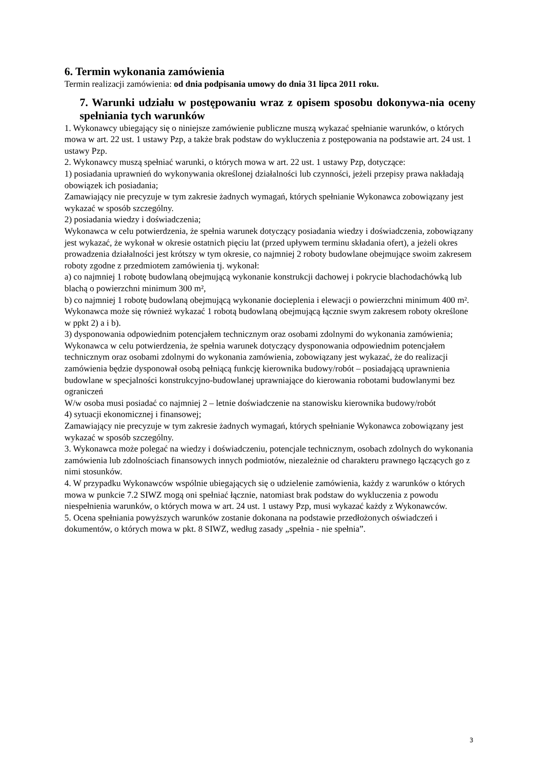6. Termin wykonania zamówienia
Termin realizacji zamówienia: od dnia podpisania umowy do dnia 31 lipca 2011 roku.
7. Warunki udziału w postępowaniu wraz z opisem sposobu dokonywa-nia oceny spełniania tych warunków
1. Wykonawcy ubiegający się o niniejsze zamówienie publiczne muszą wykazać spełnianie warunków, o których mowa w art. 22 ust. 1 ustawy Pzp, a także brak podstaw do wykluczenia z postępowania na podstawie art. 24 ust. 1 ustawy Pzp.
2. Wykonawcy muszą spełniać warunki, o których mowa w art. 22 ust. 1 ustawy Pzp, dotyczące:
1) posiadania uprawnień do wykonywania określonej działalności lub czynności, jeżeli przepisy prawa nakładają obowiązek ich posiadania;
Zamawiający nie precyzuje w tym zakresie żadnych wymagań, których spełnianie Wykonawca zobowiązany jest wykazać w sposób szczególny.
2) posiadania wiedzy i doświadczenia;
Wykonawca w celu potwierdzenia, że spełnia warunek dotyczący posiadania wiedzy i doświadczenia, zobowiązany jest wykazać, że wykonał w okresie ostatnich pięciu lat (przed upływem terminu składania ofert), a jeżeli okres prowadzenia działalności jest krótszy w tym okresie, co najmniej 2 roboty budowlane obejmujące swoim zakresem roboty zgodne z przedmiotem zamówienia tj. wykonał:
a) co najmniej 1 robotę budowlaną obejmującą wykonanie konstrukcji dachowej i pokrycie blachodachówką lub blachą o powierzchni minimum 300 m²,
b) co najmniej 1 robotę budowlaną obejmującą wykonanie docieplenia i elewacji o powierzchni minimum 400 m².
Wykonawca może się również wykazać 1 robotą budowlaną obejmującą łącznie swym zakresem roboty określone w ppkt 2) a i b).
3) dysponowania odpowiednim potencjałem technicznym oraz osobami zdolnymi do wykonania zamówienia;
Wykonawca w celu potwierdzenia, że spełnia warunek dotyczący dysponowania odpowiednim potencjałem technicznym oraz osobami zdolnymi do wykonania zamówienia, zobowiązany jest wykazać, że do realizacji zamówienia będzie dysponował osobą pełniącą funkcję kierownika budowy/robót – posiadającą uprawnienia budowlane w specjalności konstrukcyjno-budowlanej uprawniające do kierowania robotami budowlanymi bez ograniczeń
W/w osoba musi posiadać co najmniej 2 – letnie doświadczenie na stanowisku kierownika budowy/robót
4) sytuacji ekonomicznej i finansowej;
Zamawiający nie precyzuje w tym zakresie żadnych wymagań, których spełnianie Wykonawca zobowiązany jest wykazać w sposób szczególny.
3. Wykonawca może polegać na wiedzy i doświadczeniu, potencjale technicznym, osobach zdolnych do wykonania zamówienia lub zdolnościach finansowych innych podmiotów, niezależnie od charakteru prawnego łączących go z nimi stosunków.
4. W przypadku Wykonawców wspólnie ubiegających się o udzielenie zamówienia, każdy z warunków o których mowa w punkcie 7.2 SIWZ mogą oni spełniać łącznie, natomiast brak podstaw do wykluczenia z powodu niespełnienia warunków, o których mowa w art. 24 ust. 1 ustawy Pzp, musi wykazać każdy z Wykonawców.
5. Ocena spełniania powyższych warunków zostanie dokonana na podstawie przedłożonych oświadczeń i dokumentów, o których mowa w pkt. 8 SIWZ, według zasady „spełnia - nie spełnia”.
3